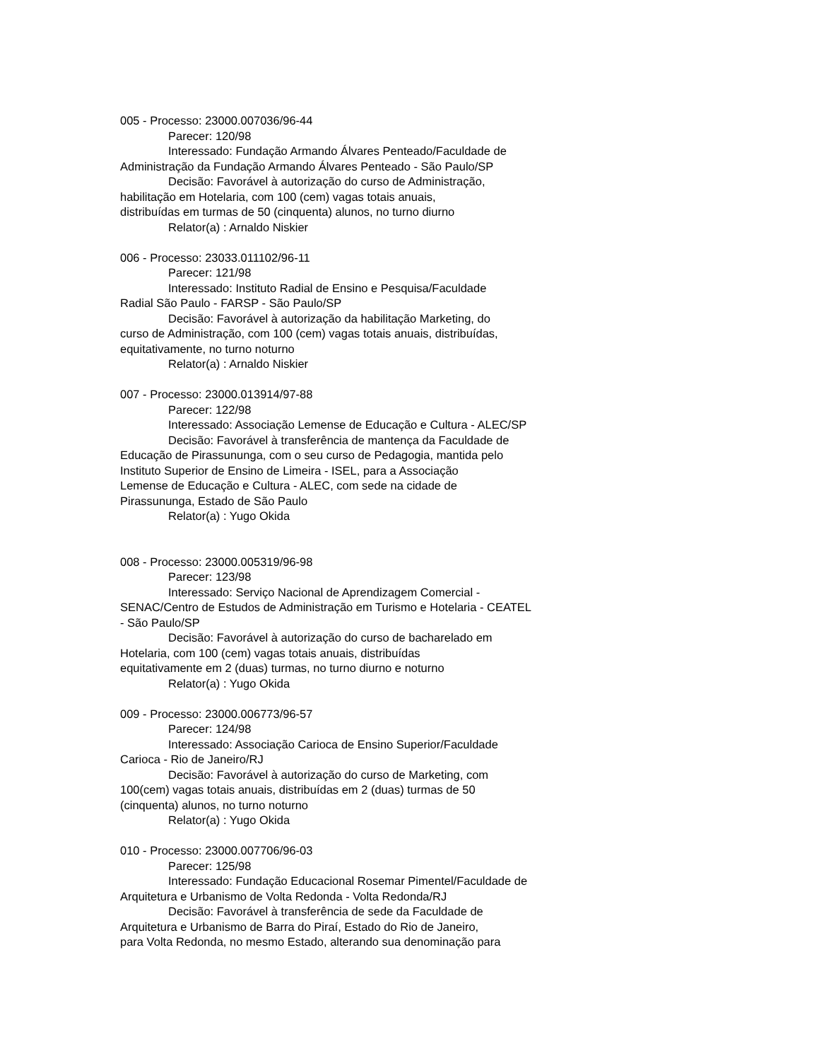005 - Processo: 23000.007036/96-44
Parecer: 120/98
Interessado: Fundação Armando Álvares Penteado/Faculdade de
Administração da Fundação Armando Álvares Penteado - São Paulo/SP
Decisão: Favorável à autorização do curso de Administração,
habilitação em Hotelaria, com 100 (cem) vagas totais anuais,
distribuídas em turmas de 50 (cinquenta) alunos, no turno diurno
Relator(a) : Arnaldo Niskier
006 - Processo: 23033.011102/96-11
Parecer: 121/98
Interessado: Instituto Radial de Ensino e Pesquisa/Faculdade
Radial São Paulo - FARSP - São Paulo/SP
Decisão: Favorável à autorização da habilitação Marketing, do
curso de Administração, com 100 (cem) vagas totais anuais, distribuídas,
equitativamente, no turno noturno
Relator(a) : Arnaldo Niskier
007 - Processo: 23000.013914/97-88
Parecer: 122/98
Interessado: Associação Lemense de Educação e Cultura - ALEC/SP
Decisão: Favorável à transferência de mantença da Faculdade de
Educação de Pirassununga, com o seu curso de Pedagogia, mantida pelo
Instituto Superior de Ensino de Limeira - ISEL, para a Associação
Lemense de Educação e Cultura - ALEC, com sede na cidade de
Pirassununga, Estado de São Paulo
Relator(a) : Yugo Okida
008 - Processo: 23000.005319/96-98
Parecer: 123/98
Interessado: Serviço Nacional de Aprendizagem Comercial -
SENAC/Centro de Estudos de Administração em Turismo e Hotelaria - CEATEL
- São Paulo/SP
Decisão: Favorável à autorização do curso de bacharelado em
Hotelaria, com 100 (cem) vagas totais anuais, distribuídas
equitativamente em 2 (duas) turmas, no turno diurno e noturno
Relator(a) : Yugo Okida
009 - Processo: 23000.006773/96-57
Parecer: 124/98
Interessado: Associação Carioca de Ensino Superior/Faculdade
Carioca - Rio de Janeiro/RJ
Decisão: Favorável à autorização do curso de Marketing, com
100(cem) vagas totais anuais, distribuídas em 2 (duas) turmas de 50
(cinquenta) alunos, no turno noturno
Relator(a) : Yugo Okida
010 - Processo: 23000.007706/96-03
Parecer: 125/98
Interessado: Fundação Educacional Rosemar Pimentel/Faculdade de
Arquitetura e Urbanismo de Volta Redonda - Volta Redonda/RJ
Decisão: Favorável à transferência de sede da Faculdade de
Arquitetura e Urbanismo de Barra do Piraí, Estado do Rio de Janeiro,
para Volta Redonda, no mesmo Estado, alterando sua denominação para